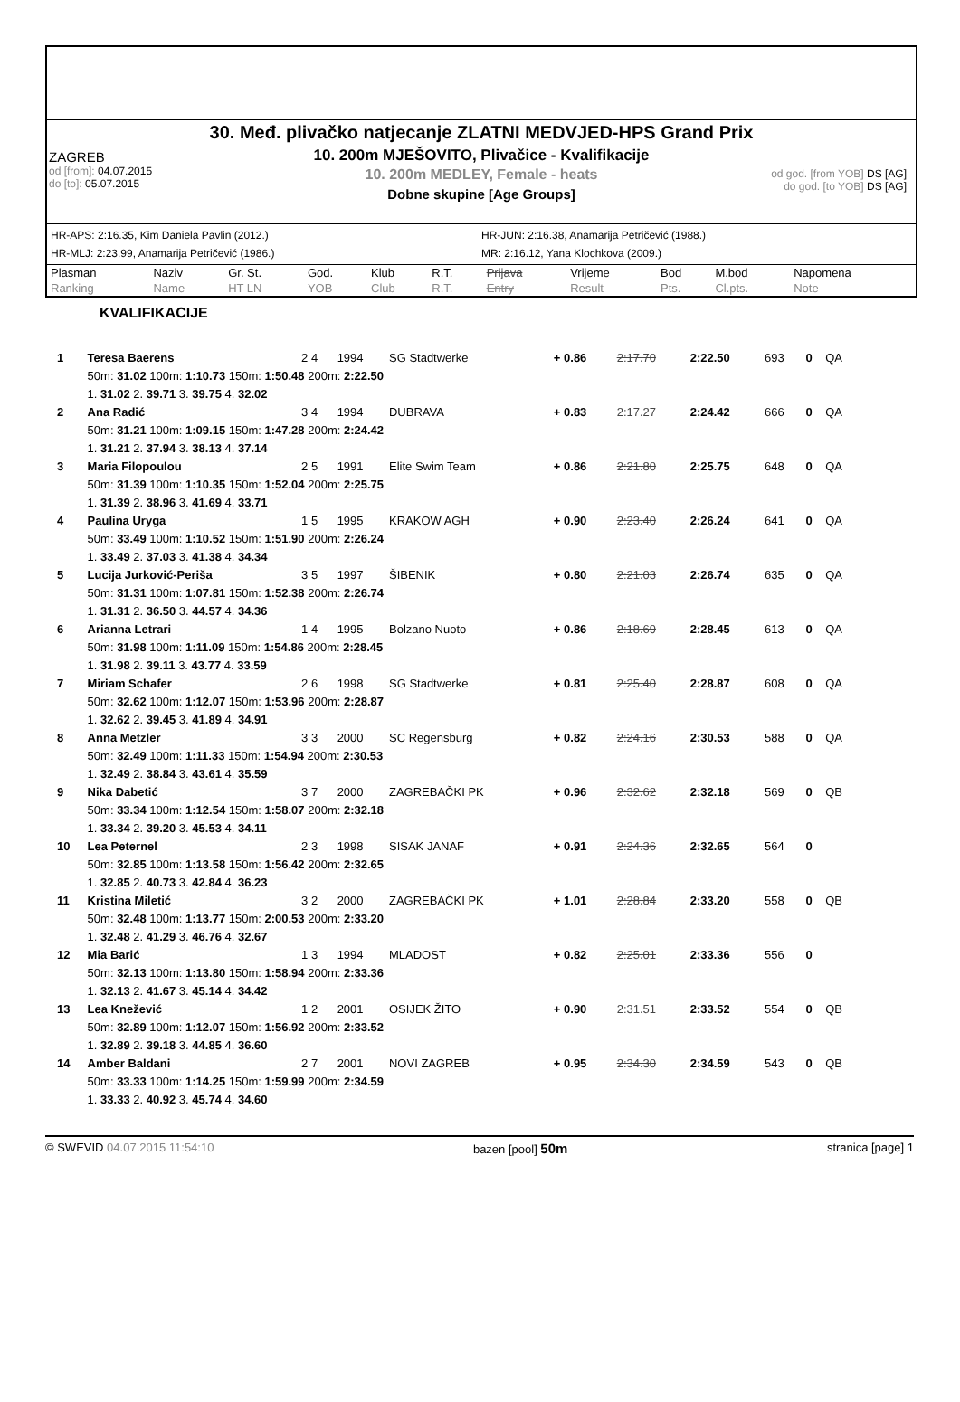30. Međ. plivačko natjecanje ZLATNI MEDVJED-HPS Grand Prix
10. 200m MJEŠOVITO, Plivačice - Kvalifikacije
10. 200m MEDLEY, Female - heats
Dobne skupine [Age Groups]
ZAGREB
od [from]: 04.07.2015
do [to]: 05.07.2015
od god. [from YOB] DS [AG]
do god. [to YOB] DS [AG]
HR-APS: 2:16.35, Kim Daniela Pavlin (2012.)
HR-JUN: 2:16.38, Anamarija Petričević (1988.)
HR-MLJ: 2:23.99, Anamarija Petričević (1986.)
MR: 2:16.12, Yana Klochkova (2009.)
| Plasman Ranking | Naziv Name | Gr. St. HT LN | God. YOB | Klub Club | R.T. R.T. | Prijava Entry | Vrijeme Result | Bod Pts. | M.bod Cl.pts. | Napomena Note |
KVALIFIKACIJE
| 1 | Teresa Baerens | 2 4 | 1994 | SG Stadtwerke | + 0.86 | 2:17.70 | 2:22.50 | 693 | 0 | QA |
| | 50m: 31.02 100m: 1:10.73 150m: 1:50.48 200m: 2:22.50 | | | | | | | | | |
| | 1. 31.02 2. 39.71 3. 39.75 4. 32.02 | | | | | | | | | |
| 2 | Ana Radić | 3 4 | 1994 | DUBRAVA | + 0.83 | 2:17.27 | 2:24.42 | 666 | 0 | QA |
| | 50m: 31.21 100m: 1:09.15 150m: 1:47.28 200m: 2:24.42 | | | | | | | | | |
| | 1. 31.21 2. 37.94 3. 38.13 4. 37.14 | | | | | | | | | |
| 3 | Maria Filopoulou | 2 5 | 1991 | Elite Swim Team | + 0.86 | 2:21.80 | 2:25.75 | 648 | 0 | QA |
| | 50m: 31.39 100m: 1:10.35 150m: 1:52.04 200m: 2:25.75 | | | | | | | | | |
| | 1. 31.39 2. 38.96 3. 41.69 4. 33.71 | | | | | | | | | |
| 4 | Paulina Uryga | 1 5 | 1995 | KRAKOW AGH | + 0.90 | 2:23.40 | 2:26.24 | 641 | 0 | QA |
| | 50m: 33.49 100m: 1:10.52 150m: 1:51.90 200m: 2:26.24 | | | | | | | | | |
| | 1. 33.49 2. 37.03 3. 41.38 4. 34.34 | | | | | | | | | |
| 5 | Lucija Jurković-Periša | 3 5 | 1997 | ŠIBENIK | + 0.80 | 2:21.03 | 2:26.74 | 635 | 0 | QA |
| | 50m: 31.31 100m: 1:07.81 150m: 1:52.38 200m: 2:26.74 | | | | | | | | | |
| | 1. 31.31 2. 36.50 3. 44.57 4. 34.36 | | | | | | | | | |
| 6 | Arianna Letrari | 1 4 | 1995 | Bolzano Nuoto | + 0.86 | 2:18.69 | 2:28.45 | 613 | 0 | QA |
| | 50m: 31.98 100m: 1:11.09 150m: 1:54.86 200m: 2:28.45 | | | | | | | | | |
| | 1. 31.98 2. 39.11 3. 43.77 4. 33.59 | | | | | | | | | |
| 7 | Miriam Schafer | 2 6 | 1998 | SG Stadtwerke | + 0.81 | 2:25.40 | 2:28.87 | 608 | 0 | QA |
| | 50m: 32.62 100m: 1:12.07 150m: 1:53.96 200m: 2:28.87 | | | | | | | | | |
| | 1. 32.62 2. 39.45 3. 41.89 4. 34.91 | | | | | | | | | |
| 8 | Anna Metzler | 3 3 | 2000 | SC Regensburg | + 0.82 | 2:24.16 | 2:30.53 | 588 | 0 | QA |
| | 50m: 32.49 100m: 1:11.33 150m: 1:54.94 200m: 2:30.53 | | | | | | | | | |
| | 1. 32.49 2. 38.84 3. 43.61 4. 35.59 | | | | | | | | | |
| 9 | Nika Dabetić | 3 7 | 2000 | ZAGREBAČKI PK | + 0.96 | 2:32.62 | 2:32.18 | 569 | 0 | QB |
| | 50m: 33.34 100m: 1:12.54 150m: 1:58.07 200m: 2:32.18 | | | | | | | | | |
| | 1. 33.34 2. 39.20 3. 45.53 4. 34.11 | | | | | | | | | |
| 10 | Lea Peternel | 2 3 | 1998 | SISAK JANAF | + 0.91 | 2:24.36 | 2:32.65 | 564 | 0 | |
| | 50m: 32.85 100m: 1:13.58 150m: 1:56.42 200m: 2:32.65 | | | | | | | | | |
| | 1. 32.85 2. 40.73 3. 42.84 4. 36.23 | | | | | | | | | |
| 11 | Kristina Miletić | 3 2 | 2000 | ZAGREBAČKI PK | + 1.01 | 2:28.84 | 2:33.20 | 558 | 0 | QB |
| | 50m: 32.48 100m: 1:13.77 150m: 2:00.53 200m: 2:33.20 | | | | | | | | | |
| | 1. 32.48 2. 41.29 3. 46.76 4. 32.67 | | | | | | | | | |
| 12 | Mia Barić | 1 3 | 1994 | MLADOST | + 0.82 | 2:25.01 | 2:33.36 | 556 | 0 | |
| | 50m: 32.13 100m: 1:13.80 150m: 1:58.94 200m: 2:33.36 | | | | | | | | | |
| | 1. 32.13 2. 41.67 3. 45.14 4. 34.42 | | | | | | | | | |
| 13 | Lea Knežević | 1 2 | 2001 | OSIJEK ŽITO | + 0.90 | 2:31.51 | 2:33.52 | 554 | 0 | QB |
| | 50m: 32.89 100m: 1:12.07 150m: 1:56.92 200m: 2:33.52 | | | | | | | | | |
| | 1. 32.89 2. 39.18 3. 44.85 4. 36.60 | | | | | | | | | |
| 14 | Amber Baldani | 2 7 | 2001 | NOVI ZAGREB | + 0.95 | 2:34.30 | 2:34.59 | 543 | 0 | QB |
| | 50m: 33.33 100m: 1:14.25 150m: 1:59.99 200m: 2:34.59 | | | | | | | | | |
| | 1. 33.33 2. 40.92 3. 45.74 4. 34.60 | | | | | | | | | |
© SWEVID 04.07.2015 11:54:10 bazen [pool] 50m stranica [page] 1